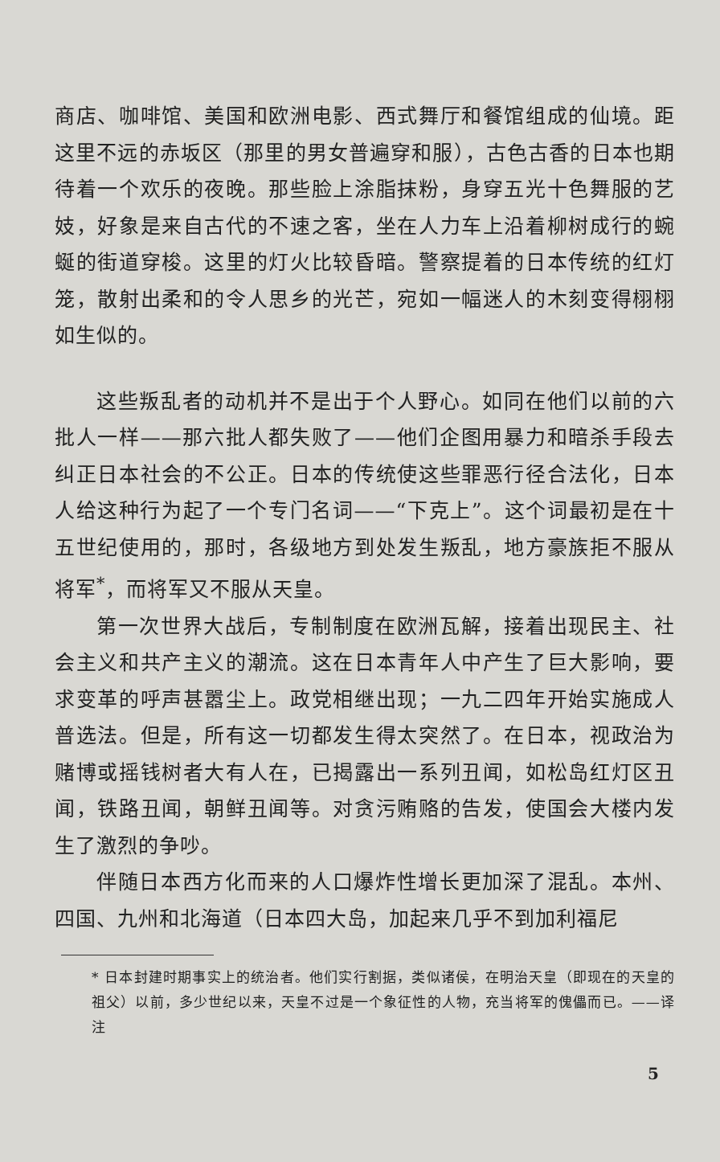商店、咖啡馆、美国和欧洲电影、西式舞厅和餐馆组成的仙境。距这里不远的赤坂区（那里的男女普遍穿和服），古色古香的日本也期待着一个欢乐的夜晚。那些脸上涂脂抹粉，身穿五光十色舞服的艺妓，好象是来自古代的不速之客，坐在人力车上沿着柳树成行的蜿蜒的街道穿梭。这里的灯火比较昏暗。警察提着的日本传统的红灯笼，散射出柔和的令人思乡的光芒，宛如一幅迷人的木刻变得栩栩如生似的。
这些叛乱者的动机并不是出于个人野心。如同在他们以前的六批人一样——那六批人都失败了——他们企图用暴力和暗杀手段去纠正日本社会的不公正。日本的传统使这些罪恶行径合法化，日本人给这种行为起了一个专门名词——“下克上”。这个词最初是在十五世纪使用的，那时，各级地方到处发生叛乱，地方豪族拒不服从将军<sup>*</sup>，而将军又不服从天皇。
第一次世界大战后，专制制度在欧洲瓦解，接着出现民主、社会主义和共产主义的潮流。这在日本青年人中产生了巨大影响，要求变革的呼声甚嚣尘上。政党相继出现；一九二四年开始实施成人普选法。但是，所有这一切都发生得太突然了。在日本，视政治为赌博或摇钱树者大有人在，已揭露出一系列丑闻，如松岛红灯区丑闻，铁路丑闻，朝鲜丑闻等。对贪污贿赂的告发，使国会大楼内发生了激烈的争吵。
伴随日本西方化而来的人口爆炸性增长更加深了混乱。本州、四国、九州和北海道（日本四大岛，加起来几乎不到加利福尼
* 日本封建时期事实上的统治者。他们实行割据，类似诸侯，在明治天皇（即现在的天皇的祖父）以前，多少世纪以来，天皇不过是一个象征性的人物，充当将军的傀儡而已。——译注
5